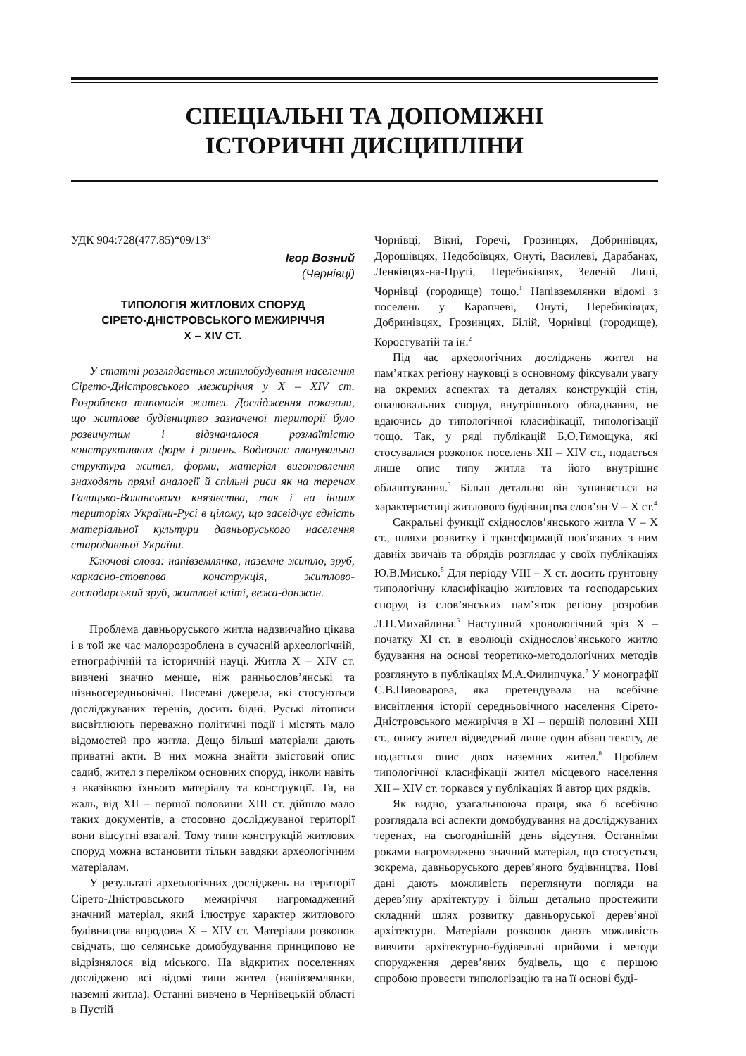СПЕЦІАЛЬНІ ТА ДОПОМІЖНІ
ІСТОРИЧНІ ДИСЦИПЛІНИ
УДК 904:728(477.85)“09/13”
Ігор Возний
(Чернівці)
ТИПОЛОГІЯ ЖИТЛОВИХ СПОРУД
СІРЕТО-ДНІСТРОВСЬКОГО МЕЖИРІЧЧЯ
X – XIV СТ.
У статті розглядається житлобудування населення Сірето-Дністровського межиріччя у X – XIV ст. Розроблена типологія жител. Дослідження показали, що житлове будівництво зазначеної території було розвинутим і відзначалося розмаїтістю конструктивних форм і рішень. Водночас планувальна структура жител, форми, матеріал виготовлення знаходять прямі аналогії й спільні риси як на теренах Галицько-Волинського князівства, так і на інших територіях України-Русі в цілому, що засвідчує єдність матеріальної культури давньоруського населення стародавньої України.
Ключові слова: напівземлянка, наземне житло, зруб, каркасно-стовпова конструкція, житлово-господарський зруб, житлові кліті, вежа-донжон.
Проблема давньоруського житла надзвичайно цікава і в той же час малорозроблена в сучасній археологічній, етнографічній та історичній науці. Житла X – XIV ст. вивчені значно менше, ніж ранньослов’янські та пізньосередньовічні. Писемні джерела, які стосуються досліджуваних теренів, досить бідні. Руські літописи висвітлюють переважно політичні події і містять мало відомостей про житла. Дещо більші матеріали дають приватні акти. В них можна знайти змістовий опис садиб, жител з переліком основних споруд, інколи навіть з вказівкою їхнього матеріалу та конструкції. Та, на жаль, від XII – першої половини XIII ст. дійшло мало таких документів, а стосовно досліджуваної території вони відсутні взагалі. Тому типи конструкцій житлових споруд можна встановити тільки завдяки археологічним матеріалам.
У результаті археологічних досліджень на території Сірето-Дністровського межиріччя нагромаджений значний матеріал, який ілюструє характер житлового будівництва впродовж X – XIV ст. Матеріали розкопок свідчать, що селянське домобудування принципово не відрізнялося від міського. На відкритих поселеннях досліджено всі відомі типи жител (напівземлянки, наземні житла). Останні вивчено в Чернівецькій області в Пустій
Чорнівці, Вікні, Горечі, Грозинцях, Добринівцях, Дорошівцях, Недобоївцях, Онуті, Василеві, Дарабанах, Ленківцях-на-Пруті, Перебиківцях, Зеленій Липі, Чорнівці (городище) тощо.<sup>1</sup> Напівземлянки відомі з поселень у Карапчеві, Онуті, Перебиківцях, Добринівцях, Грозинцях, Білій, Чорнівці (городище), Коростуватій та ін.<sup>2</sup>
Під час археологічних досліджень жител на пам’ятках регіону науковці в основному фіксували увагу на окремих аспектах та деталях конструкцій стін, опалювальних споруд, внутрішнього обладнання, не вдаючись до типологічної класифікації, типологізації тощо. Так, у ряді публікацій Б.О.Тимощука, які стосувалися розкопок поселень XII – XIV ст., подається лише опис типу житла та його внутрішнє облаштування.<sup>3</sup> Більш детально він зупиняється на характеристиці житлового будівництва слов’ян V – X ст.<sup>4</sup>
Сакральні функції східнослов’янського житла V – X ст., шляхи розвитку і трансформації пов’язаних з ним давніх звичаїв та обрядів розглядає у своїх публікаціях Ю.В.Мисько.<sup>5</sup> Для періоду VIII – X ст. досить ґрунтовну типологічну класифікацію житлових та господарських споруд із слов’янських пам’яток регіону розробив Л.П.Михайлина.<sup>6</sup> Наступний хронологічний зріз X – початку XI ст. в еволюції східнослов’янського житло будування на основі теоретико-методологічних методів розглянуто в публікаціях М.А.Филипчука.<sup>7</sup> У монографії С.В.Пивоварова, яка претендувала на всебічне висвітлення історії середньовічного населення Сірето-Дністровського межиріччя в XI – першій половині XIII ст., опису жител відведений лише один абзац тексту, де подається опис двох наземних жител.<sup>8</sup> Проблем типологічної класифікації жител місцевого населення XII – XIV ст. торкався у публікаціях й автор цих рядків.
Як видно, узагальнююча праця, яка б всебічно розглядала всі аспекти домобудування на досліджуваних теренах, на сьогоднішній день відсутня. Останніми роками нагромаджено значний матеріал, що стосується, зокрема, давньоруського дерев’яного будівництва. Нові дані дають можливість переглянути погляди на дерев’яну архітектуру і більш детально простежити складний шлях розвитку давньоруської дерев’яної архітектури. Матеріали розкопок дають можливість вивчити архітектурно-будівельні прийоми і методи спорудження дерев’яних будівель, що є першою спробою провести типологізацію та на її основі буді-